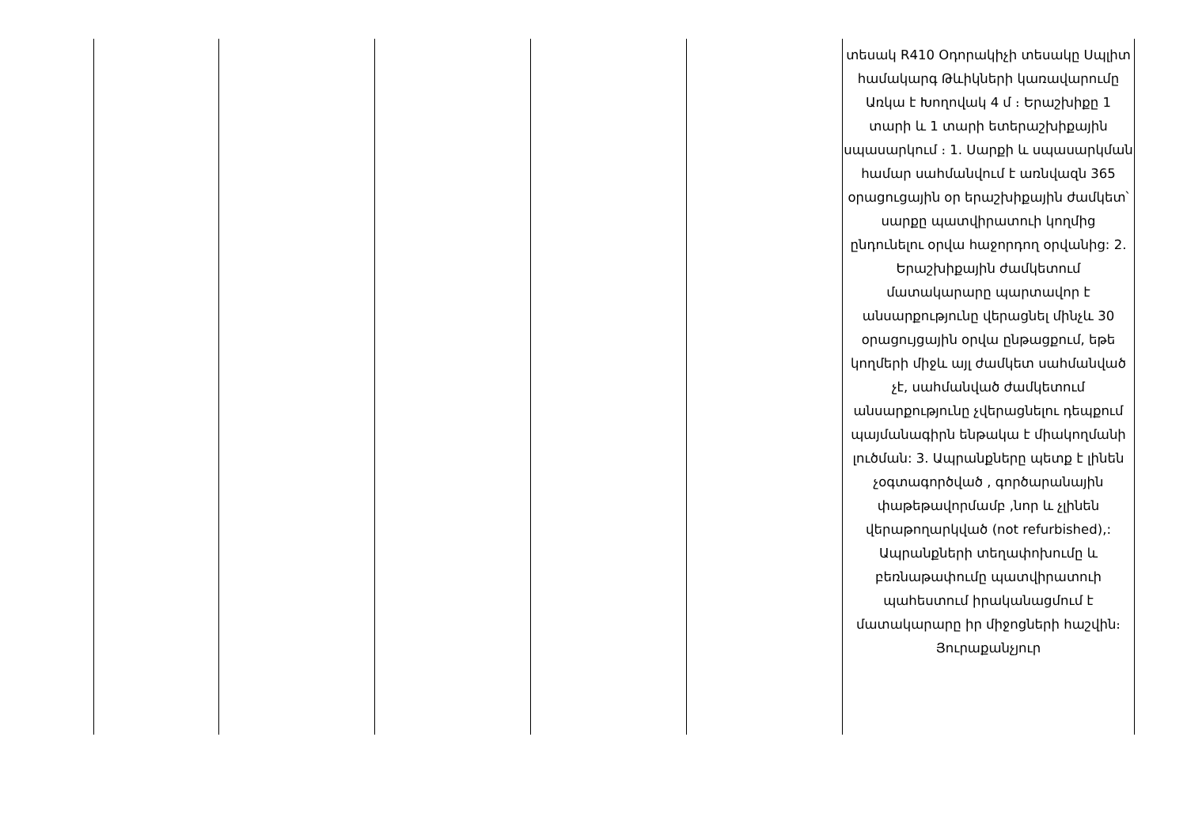| | | | | | տեսակ R410 Օդորակիչի տեսակը Սպլիտ համակարգ Թևիկների կառավարումը Առկա է Խողովակ 4 մ ։ Երաշխիքը 1 տարի և 1 տարի ետերաշխիքային սպասարկում ։ 1. Սարքի և սպասարկման համար սահմանվում է առնվազն 365 օրացուցային օր երաշխիքային ժամկետ՝ սարքը պատվիրատուի կողմից ընդունելու օրվա հաջորդող օրվանից: 2. Երաշխիքային ժամկետում մատակարարը պարտավոր է անսարքությունը վերացնել մինչև 30 օրացույցային օրվա ընթացքում, եթե կողմերի միջև այլ ժամկետ սահմանված չէ, սահմանված ժամկետում անսարքությունը չվերացնելու դեպքում պայմանագիրն ենթակա է միակողմանի լուծման: 3. Ապրանքները պետք է լինեն չօգտագործված , գործարանային փաթեթավորմամբ ,նոր և չլինեն վերաթողարկված (not refurbished),: Ապրանքների տեղափոխումը և բեռնաթափումը պատվիրատուի պահեստում իրականացմում է մատակարարը իր միջոցների հաշվին։ Յուրաքանչյուր |